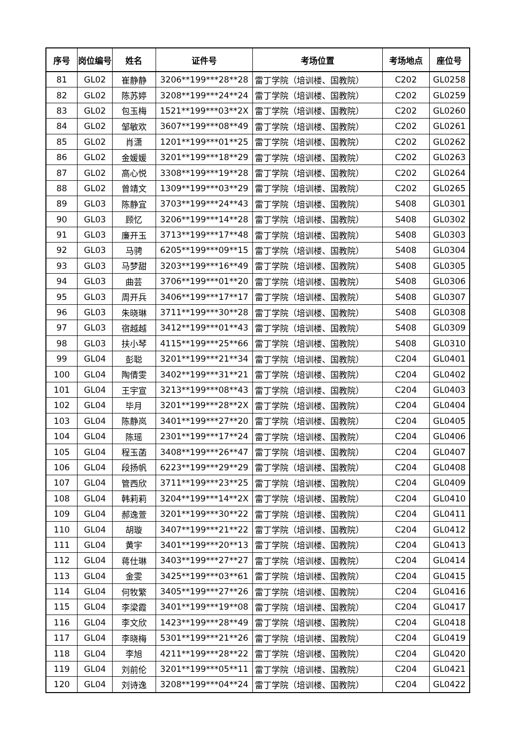| 序号 | 岗位编号 | 姓名 | 证件号 | 考场位置 | 考场地点 | 座位号 |
| --- | --- | --- | --- | --- | --- | --- |
| 81 | GL02 | 崔静静 | 3206**199***28**28 | 雷丁学院（培训楼、国教院） | C202 | GL0258 |
| 82 | GL02 | 陈苏婷 | 3208**199***24**24 | 雷丁学院（培训楼、国教院） | C202 | GL0259 |
| 83 | GL02 | 包玉梅 | 1521**199***03**2X | 雷丁学院（培训楼、国教院） | C202 | GL0260 |
| 84 | GL02 | 邹敏欢 | 3607**199***08**49 | 雷丁学院（培训楼、国教院） | C202 | GL0261 |
| 85 | GL02 | 肖潇 | 1201**199***01**25 | 雷丁学院（培训楼、国教院） | C202 | GL0262 |
| 86 | GL02 | 金媛媛 | 3201**199***18**29 | 雷丁学院（培训楼、国教院） | C202 | GL0263 |
| 87 | GL02 | 高心悦 | 3308**199***19**28 | 雷丁学院（培训楼、国教院） | C202 | GL0264 |
| 88 | GL02 | 曾靖文 | 1309**199***03**29 | 雷丁学院（培训楼、国教院） | C202 | GL0265 |
| 89 | GL03 | 陈静宜 | 3703**199***24**43 | 雷丁学院（培训楼、国教院） | S408 | GL0301 |
| 90 | GL03 | 顾忆 | 3206**199***14**28 | 雷丁学院（培训楼、国教院） | S408 | GL0302 |
| 91 | GL03 | 廉开玉 | 3713**199***17**48 | 雷丁学院（培训楼、国教院） | S408 | GL0303 |
| 92 | GL03 | 马骋 | 6205**199***09**15 | 雷丁学院（培训楼、国教院） | S408 | GL0304 |
| 93 | GL03 | 马梦甜 | 3203**199***16**49 | 雷丁学院（培训楼、国教院） | S408 | GL0305 |
| 94 | GL03 | 曲芸 | 3706**199***01**20 | 雷丁学院（培训楼、国教院） | S408 | GL0306 |
| 95 | GL03 | 周开兵 | 3406**199***17**17 | 雷丁学院（培训楼、国教院） | S408 | GL0307 |
| 96 | GL03 | 朱晓琳 | 3711**199***30**28 | 雷丁学院（培训楼、国教院） | S408 | GL0308 |
| 97 | GL03 | 宿越越 | 3412**199***01**43 | 雷丁学院（培训楼、国教院） | S408 | GL0309 |
| 98 | GL03 | 扶小琴 | 4115**199***25**66 | 雷丁学院（培训楼、国教院） | S408 | GL0310 |
| 99 | GL04 | 彭聪 | 3201**199***21**34 | 雷丁学院（培训楼、国教院） | C204 | GL0401 |
| 100 | GL04 | 陶倩雯 | 3402**199***31**21 | 雷丁学院（培训楼、国教院） | C204 | GL0402 |
| 101 | GL04 | 王宇宣 | 3213**199***08**43 | 雷丁学院（培训楼、国教院） | C204 | GL0403 |
| 102 | GL04 | 毕月 | 3201**199***28**2X | 雷丁学院（培训楼、国教院） | C204 | GL0404 |
| 103 | GL04 | 陈静岚 | 3401**199***27**20 | 雷丁学院（培训楼、国教院） | C204 | GL0405 |
| 104 | GL04 | 陈瑶 | 2301**199***17**24 | 雷丁学院（培训楼、国教院） | C204 | GL0406 |
| 105 | GL04 | 程玉菡 | 3408**199***26**47 | 雷丁学院（培训楼、国教院） | C204 | GL0407 |
| 106 | GL04 | 段扬帆 | 6223**199***29**29 | 雷丁学院（培训楼、国教院） | C204 | GL0408 |
| 107 | GL04 | 管西欣 | 3711**199***23**25 | 雷丁学院（培训楼、国教院） | C204 | GL0409 |
| 108 | GL04 | 韩莉莉 | 3204**199***14**2X | 雷丁学院（培训楼、国教院） | C204 | GL0410 |
| 109 | GL04 | 郝逸萱 | 3201**199***30**22 | 雷丁学院（培训楼、国教院） | C204 | GL0411 |
| 110 | GL04 | 胡璇 | 3407**199***21**22 | 雷丁学院（培训楼、国教院） | C204 | GL0412 |
| 111 | GL04 | 黄宇 | 3401**199***20**13 | 雷丁学院（培训楼、国教院） | C204 | GL0413 |
| 112 | GL04 | 蒋仕琳 | 3403**199***27**27 | 雷丁学院（培训楼、国教院） | C204 | GL0414 |
| 113 | GL04 | 金雯 | 3425**199***03**61 | 雷丁学院（培训楼、国教院） | C204 | GL0415 |
| 114 | GL04 | 何牧繁 | 3405**199***27**26 | 雷丁学院（培训楼、国教院） | C204 | GL0416 |
| 115 | GL04 | 李梁霞 | 3401**199***19**08 | 雷丁学院（培训楼、国教院） | C204 | GL0417 |
| 116 | GL04 | 李文欣 | 1423**199***28**49 | 雷丁学院（培训楼、国教院） | C204 | GL0418 |
| 117 | GL04 | 李晓梅 | 5301**199***21**26 | 雷丁学院（培训楼、国教院） | C204 | GL0419 |
| 118 | GL04 | 李旭 | 4211**199***28**22 | 雷丁学院（培训楼、国教院） | C204 | GL0420 |
| 119 | GL04 | 刘前伦 | 3201**199***05**11 | 雷丁学院（培训楼、国教院） | C204 | GL0421 |
| 120 | GL04 | 刘诗逸 | 3208**199***04**24 | 雷丁学院（培训楼、国教院） | C204 | GL0422 |